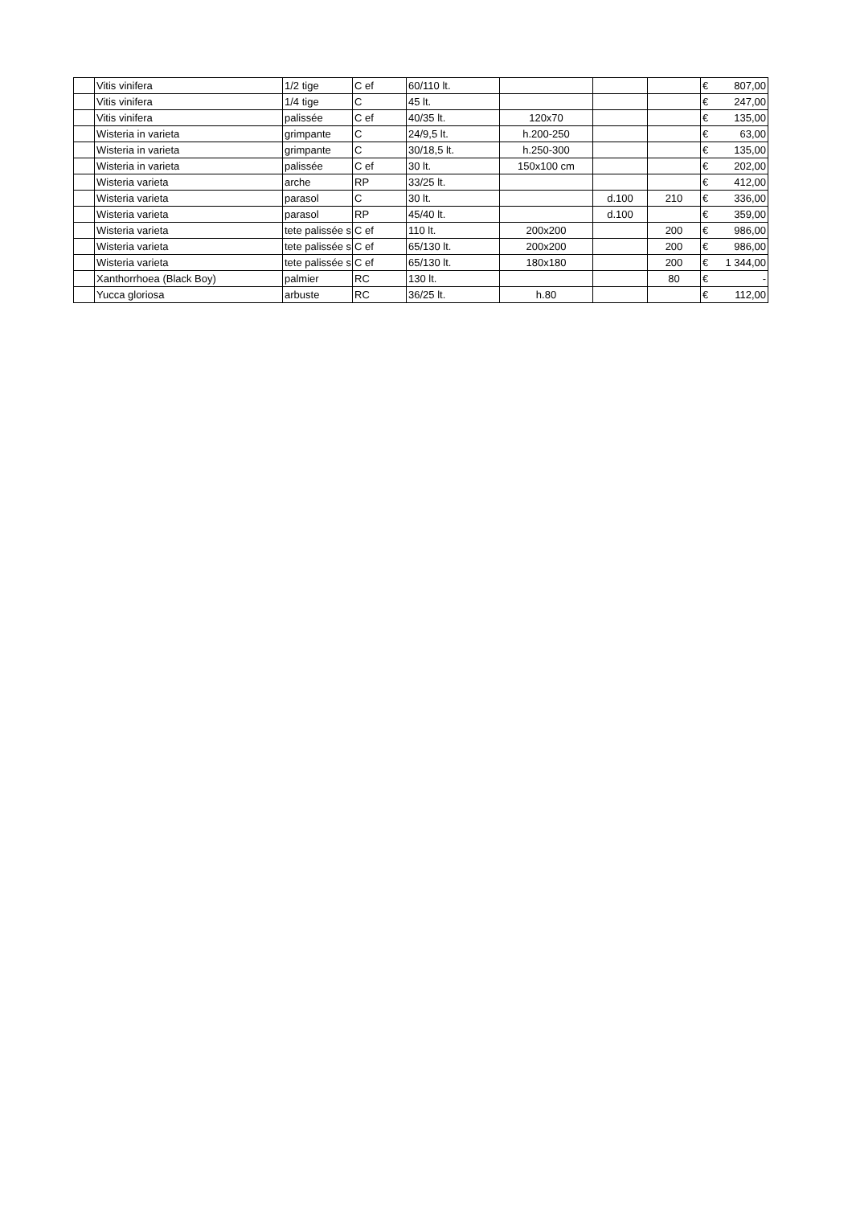| | Vitis vinifera | 1/2 tige | C ef | 60/110 lt. | | | | € 807,00 |
| | Vitis vinifera | 1/4 tige | C | 45 lt. | | | | € 247,00 |
| | Vitis vinifera | palissée | C ef | 40/35 lt. | 120x70 | | | € 135,00 |
| | Wisteria in varieta | grimpante | C | 24/9,5 lt. | h.200-250 | | | € 63,00 |
| | Wisteria in varieta | grimpante | C | 30/18,5 lt. | h.250-300 | | | € 135,00 |
| | Wisteria in varieta | palissée | C ef | 30 lt. | 150x100 cm | | | € 202,00 |
| | Wisteria varieta | arche | RP | 33/25 lt. | | | | € 412,00 |
| | Wisteria varieta | parasol | C | 30 lt. | | d.100 | 210 | € 336,00 |
| | Wisteria varieta | parasol | RP | 45/40 lt. | | d.100 | | € 359,00 |
| | Wisteria varieta | tete palissée s | C ef | 110 lt. | 200x200 | | 200 | € 986,00 |
| | Wisteria varieta | tete palissée s | C ef | 65/130 lt. | 200x200 | | 200 | € 986,00 |
| | Wisteria varieta | tete palissée s | C ef | 65/130 lt. | 180x180 | | 200 | € 1 344,00 |
| | Xanthorrhoea (Black Boy) | palmier | RC | 130 lt. | | | 80 | € - |
| | Yucca gloriosa | arbuste | RC | 36/25 lt. | h.80 | | | € 112,00 |